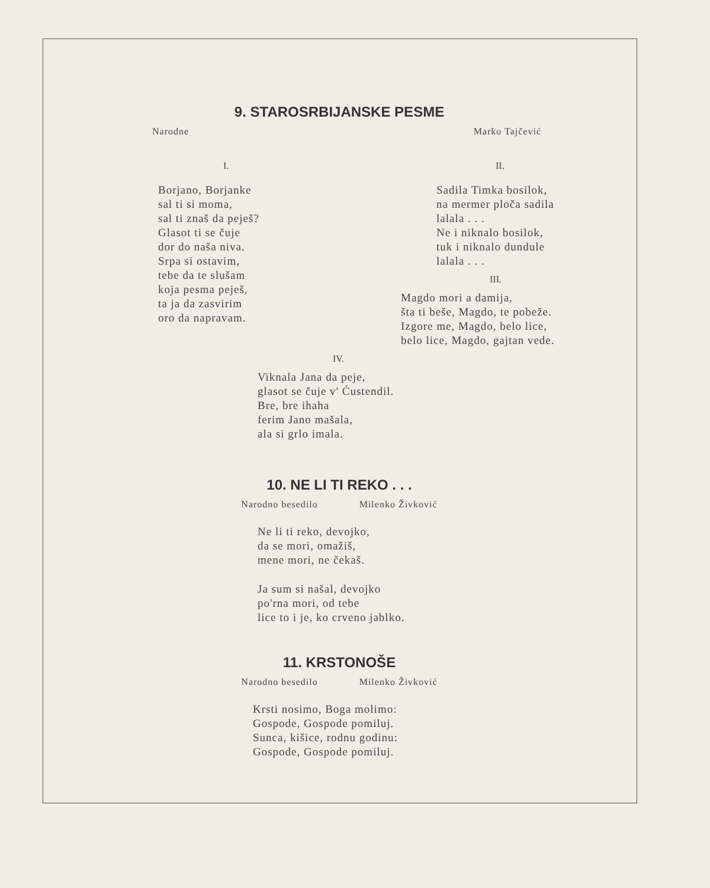9. STAROSRBIJANSKE PESME
Narodne Marko Tajčević
I.
Borjano, Borjanke
sal ti si moma,
sal ti znaš da peješ?
Glasot ti se čuje
dor do naša niva.
Srpa si ostavim,
tebe da te slušam
koja pesma peješ,
ta ja da zasvirim
oro da napravam.
II.
Sadila Timka bosilok,
na mermer ploča sadila
lalala . . .
Ne i niknalo bosilok,
tuk i niknalo dundule
lalala . . .
III.
Magdo mori a damija,
šta ti beše, Magdo, te pobeže.
Izgore me, Magdo, belo lice,
belo lice, Magdo, gajtan vede.
IV.
Viknala Jana da peje,
glasot se čuje v' Ćustendil.
Bre, bre ihaha
ferim Jano mašala,
ala si grlo imala.
10. NE LI TI REKO . . .
Narodno besedilo Milenko Živković
Ne li ti reko, devojko,
da se mori, omažiš,
mene mori, ne čekaš.
Ja sum si našal, devojko
po'rna mori, od tebe
lice to i je, ko crveno jablko.
11. KRSTONOŠE
Narodno besedilo Milenko Živković
Krsti nosimo, Boga molimo:
Gospode, Gospode pomiluj.
Sunca, kišice, rodnu godinu:
Gospode, Gospode pomiluj.